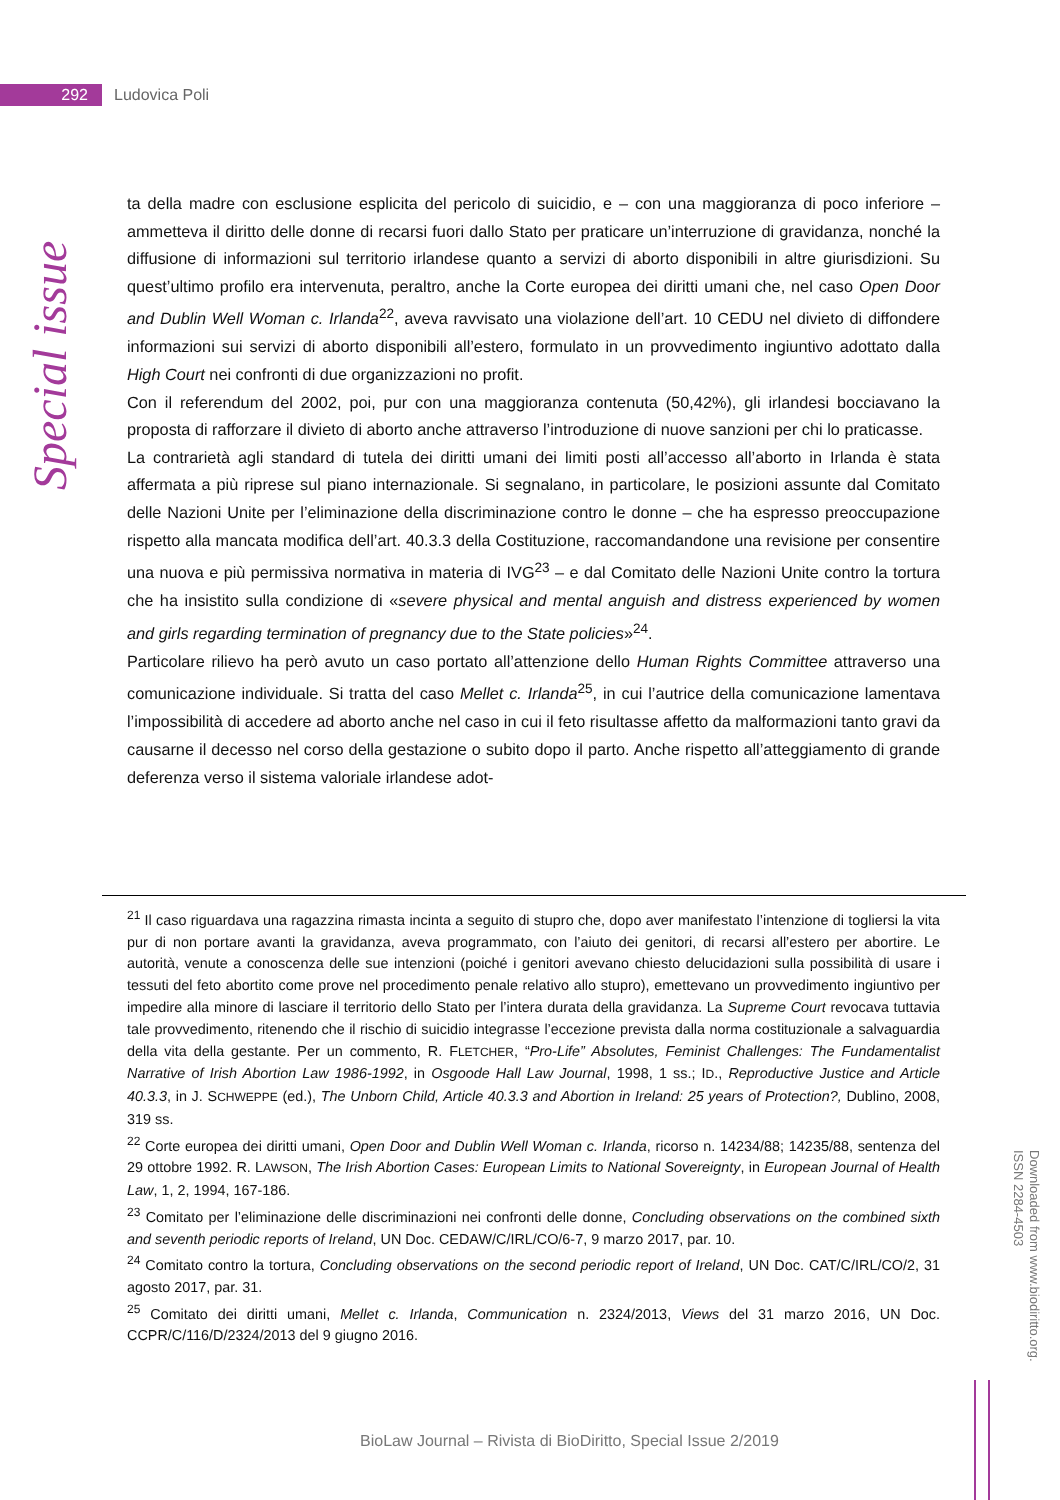292
Ludovica Poli
Special issue
ta della madre con esclusione esplicita del pericolo di suicidio, e – con una maggioranza di poco inferiore – ammetteva il diritto delle donne di recarsi fuori dallo Stato per praticare un’interruzione di gravidanza, nonché la diffusione di informazioni sul territorio irlandese quanto a servizi di aborto disponibili in altre giurisdizioni. Su quest’ultimo profilo era intervenuta, peraltro, anche la Corte europea dei diritti umani che, nel caso Open Door and Dublin Well Woman c. Irlanda<sup>22</sup>, aveva ravvisato una violazione dell’art. 10 CEDU nel divieto di diffondere informazioni sui servizi di aborto disponibili all’estero, formulato in un provvedimento ingiuntivo adottato dalla High Court nei confronti di due organizzazioni no profit.
Con il referendum del 2002, poi, pur con una maggioranza contenuta (50,42%), gli irlandesi bocciavano la proposta di rafforzare il divieto di aborto anche attraverso l’introduzione di nuove sanzioni per chi lo praticasse.
La contrarietà agli standard di tutela dei diritti umani dei limiti posti all’accesso all’aborto in Irlanda è stata affermata a più riprese sul piano internazionale. Si segnalano, in particolare, le posizioni assunte dal Comitato delle Nazioni Unite per l’eliminazione della discriminazione contro le donne – che ha espresso preoccupazione rispetto alla mancata modifica dell’art. 40.3.3 della Costituzione, raccomandandone una revisione per consentire una nuova e più permissiva normativa in materia di IVG<sup>23</sup> – e dal Comitato delle Nazioni Unite contro la tortura che ha insistito sulla condizione di «severe physical and mental anguish and distress experienced by women and girls regarding termination of pregnancy due to the State policies»<sup>24</sup>.
Particolare rilievo ha però avuto un caso portato all’attenzione dello Human Rights Committee attraverso una comunicazione individuale. Si tratta del caso Mellet c. Irlanda<sup>25</sup>, in cui l’autrice della comunicazione lamentava l’impossibilità di accedere ad aborto anche nel caso in cui il feto risultasse affetto da malformazioni tanto gravi da causarne il decesso nel corso della gestazione o subito dopo il parto. Anche rispetto all’atteggiamento di grande deferenza verso il sistema valoriale irlandese adot-
<sup>21</sup> Il caso riguardava una ragazzina rimasta incinta a seguito di stupro che, dopo aver manifestato l’intenzione di togliersi la vita pur di non portare avanti la gravidanza, aveva programmato, con l’aiuto dei genitori, di recarsi all’estero per abortire. Le autorità, venute a conoscenza delle sue intenzioni (poiché i genitori avevano chiesto delucidazioni sulla possibilità di usare i tessuti del feto abortito come prove nel procedimento penale relativo allo stupro), emettevano un provvedimento ingiuntivo per impedire alla minore di lasciare il territorio dello Stato per l’intera durata della gravidanza. La Supreme Court revocava tuttavia tale provvedimento, ritenendo che il rischio di suicidio integrasse l’eccezione prevista dalla norma costituzionale a salvaguardia della vita della gestante. Per un commento, R. FLETCHER, “Pro-Life” Absolutes, Feminist Challenges: The Fundamentalist Narrative of Irish Abortion Law 1986-1992, in Osgoode Hall Law Journal, 1998, 1 ss.; ID., Reproductive Justice and Article 40.3.3, in J. SCHWEPPE (ed.), The Unborn Child, Article 40.3.3 and Abortion in Ireland: 25 years of Protection?, Dublino, 2008, 319 ss.
<sup>22</sup> Corte europea dei diritti umani, Open Door and Dublin Well Woman c. Irlanda, ricorso n. 14234/88; 14235/88, sentenza del 29 ottobre 1992. R. LAWSON, The Irish Abortion Cases: European Limits to National Sovereignty, in European Journal of Health Law, 1, 2, 1994, 167-186.
<sup>23</sup> Comitato per l’eliminazione delle discriminazioni nei confronti delle donne, Concluding observations on the combined sixth and seventh periodic reports of Ireland, UN Doc. CEDAW/C/IRL/CO/6-7, 9 marzo 2017, par. 10.
<sup>24</sup> Comitato contro la tortura, Concluding observations on the second periodic report of Ireland, UN Doc. CAT/C/IRL/CO/2, 31 agosto 2017, par. 31.
<sup>25</sup> Comitato dei diritti umani, Mellet c. Irlanda, Communication n. 2324/2013, Views del 31 marzo 2016, UN Doc. CCPR/C/116/D/2324/2013 del 9 giugno 2016.
Downloaded from www.biodiritto.org.
ISSN 2284-4503
BioLaw Journal – Rivista di BioDiritto, Special Issue 2/2019